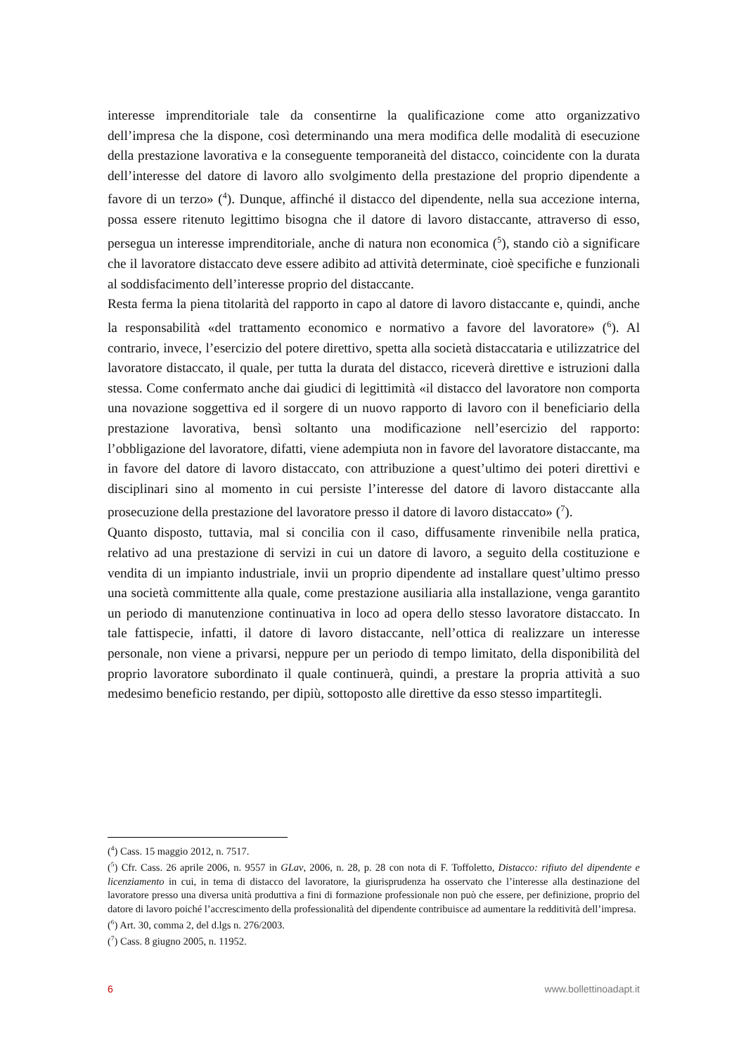interesse imprenditoriale tale da consentirne la qualificazione come atto organizzativo dell’impresa che la dispone, così determinando una mera modifica delle modalità di esecuzione della prestazione lavorativa e la conseguente temporaneità del distacco, coincidente con la durata dell’interesse del datore di lavoro allo svolgimento della prestazione del proprio dipendente a favore di un terzo» (<sup>4</sup>). Dunque, affinché il distacco del dipendente, nella sua accezione interna, possa essere ritenuto legittimo bisogna che il datore di lavoro distaccante, attraverso di esso, persegua un interesse imprenditoriale, anche di natura non economica (<sup>5</sup>), stando ciò a significare che il lavoratore distaccato deve essere adibito ad attività determinate, cioè specifiche e funzionali al soddisfacimento dell’interesse proprio del distaccante.
Resta ferma la piena titolarità del rapporto in capo al datore di lavoro distaccante e, quindi, anche la responsabilità «del trattamento economico e normativo a favore del lavoratore» (<sup>6</sup>). Al contrario, invece, l’esercizio del potere direttivo, spetta alla società distaccataria e utilizzatrice del lavoratore distaccato, il quale, per tutta la durata del distacco, riceverà direttive e istruzioni dalla stessa. Come confermato anche dai giudici di legittimità «il distacco del lavoratore non comporta una novazione soggettiva ed il sorgere di un nuovo rapporto di lavoro con il beneficiario della prestazione lavorativa, bensì soltanto una modificazione nell’esercizio del rapporto: l’obbligazione del lavoratore, difatti, viene adempiuta non in favore del lavoratore distaccante, ma in favore del datore di lavoro distaccato, con attribuzione a quest’ultimo dei poteri direttivi e disciplinari sino al momento in cui persiste l’interesse del datore di lavoro distaccante alla prosecuzione della prestazione del lavoratore presso il datore di lavoro distaccato» (<sup>7</sup>).
Quanto disposto, tuttavia, mal si concilia con il caso, diffusamente rinvenibile nella pratica, relativo ad una prestazione di servizi in cui un datore di lavoro, a seguito della costituzione e vendita di un impianto industriale, invii un proprio dipendente ad installare quest’ultimo presso una società committente alla quale, come prestazione ausiliaria alla installazione, venga garantito un periodo di manutenzione continuativa in loco ad opera dello stesso lavoratore distaccato. In tale fattispecie, infatti, il datore di lavoro distaccante, nell’ottica di realizzare un interesse personale, non viene a privarsi, neppure per un periodo di tempo limitato, della disponibilità del proprio lavoratore subordinato il quale continuerà, quindi, a prestare la propria attività a suo medesimo beneficio restando, per dipiù, sottoposto alle direttive da esso stesso impartitegli.
(<sup>4</sup>) Cass. 15 maggio 2012, n. 7517.
(<sup>5</sup>) Cfr. Cass. 26 aprile 2006, n. 9557 in GLav, 2006, n. 28, p. 28 con nota di F. Toffoletto, Distacco: rifiuto del dipendente e licenziamento in cui, in tema di distacco del lavoratore, la giurisprudenza ha osservato che l’interesse alla destinazione del lavoratore presso una diversa unità produttiva a fini di formazione professionale non può che essere, per definizione, proprio del datore di lavoro poiché l’accrescimento della professionalità del dipendente contribuisce ad aumentare la redditività dell’impresa.
(<sup>6</sup>) Art. 30, comma 2, del d.lgs n. 276/2003.
(<sup>7</sup>) Cass. 8 giugno 2005, n. 11952.
6 www.bollettinoadapt.it